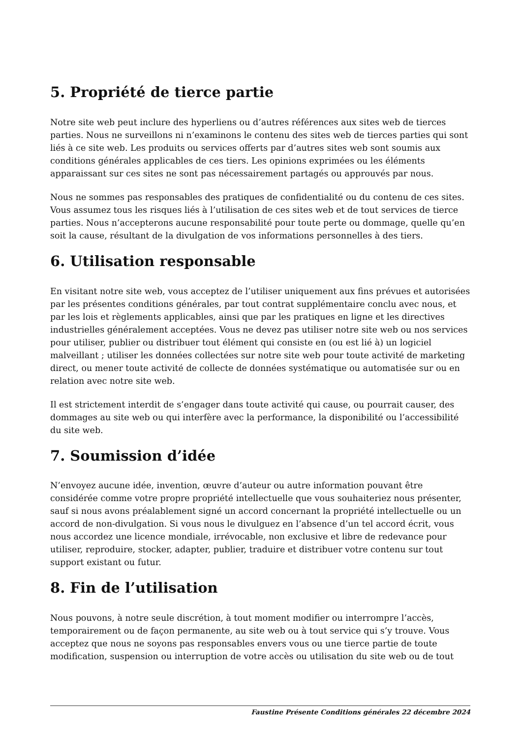5. Propriété de tierce partie
Notre site web peut inclure des hyperliens ou d’autres références aux sites web de tierces parties. Nous ne surveillons ni n’examinons le contenu des sites web de tierces parties qui sont liés à ce site web. Les produits ou services offerts par d’autres sites web sont soumis aux conditions générales applicables de ces tiers. Les opinions exprimées ou les éléments apparaissant sur ces sites ne sont pas nécessairement partagés ou approuvés par nous.
Nous ne sommes pas responsables des pratiques de confidentialité ou du contenu de ces sites. Vous assumez tous les risques liés à l’utilisation de ces sites web et de tout services de tierce parties. Nous n’accepterons aucune responsabilité pour toute perte ou dommage, quelle qu’en soit la cause, résultant de la divulgation de vos informations personnelles à des tiers.
6. Utilisation responsable
En visitant notre site web, vous acceptez de l’utiliser uniquement aux fins prévues et autorisées par les présentes conditions générales, par tout contrat supplémentaire conclu avec nous, et par les lois et règlements applicables, ainsi que par les pratiques en ligne et les directives industrielles généralement acceptées. Vous ne devez pas utiliser notre site web ou nos services pour utiliser, publier ou distribuer tout élément qui consiste en (ou est lié à) un logiciel malveillant ; utiliser les données collectées sur notre site web pour toute activité de marketing direct, ou mener toute activité de collecte de données systématique ou automatisée sur ou en relation avec notre site web.
Il est strictement interdit de s’engager dans toute activité qui cause, ou pourrait causer, des dommages au site web ou qui interfère avec la performance, la disponibilité ou l’accessibilité du site web.
7. Soumission d’idée
N’envoyez aucune idée, invention, œuvre d’auteur ou autre information pouvant être considérée comme votre propre propriété intellectuelle que vous souhaiteriez nous présenter, sauf si nous avons préalablement signé un accord concernant la propriété intellectuelle ou un accord de non-divulgation. Si vous nous le divulguez en l’absence d’un tel accord écrit, vous nous accordez une licence mondiale, irrévocable, non exclusive et libre de redevance pour utiliser, reproduire, stocker, adapter, publier, traduire et distribuer votre contenu sur tout support existant ou futur.
8. Fin de l’utilisation
Nous pouvons, à notre seule discrétion, à tout moment modifier ou interrompre l’accès, temporairement ou de façon permanente, au site web ou à tout service qui s’y trouve. Vous acceptez que nous ne soyons pas responsables envers vous ou une tierce partie de toute modification, suspension ou interruption de votre accès ou utilisation du site web ou de tout
Faustine Présente Conditions générales 22 décembre 2024